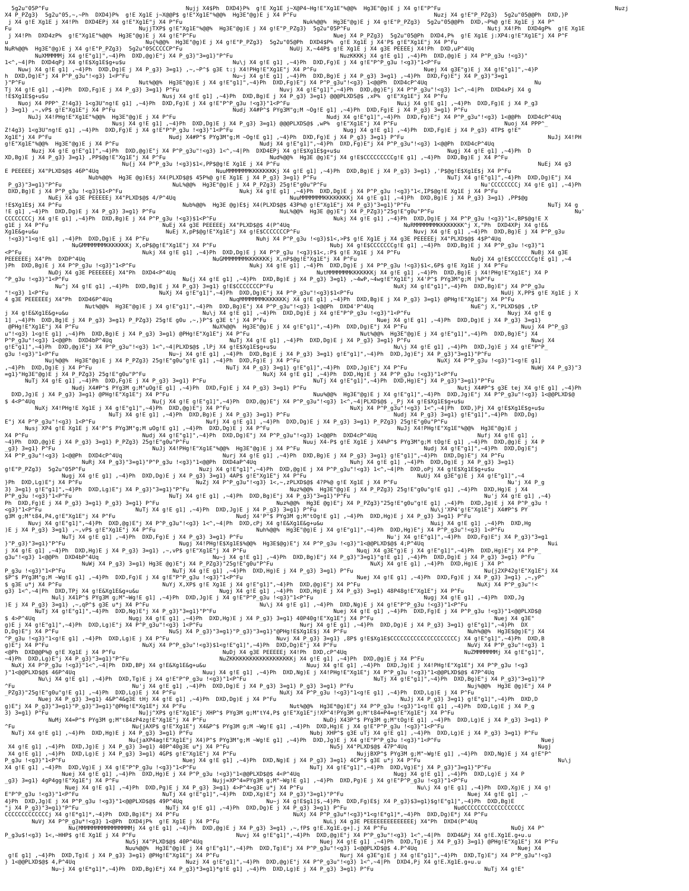5g2u"05P^Fu                                         Nujj X4$Ph  DXD4}P%  g!E Xg1E j~X@P4~Hg!E"Xg1E"%@@%  Hg3E"@g)E j X4 g!E"P^Fu                                                    Nuzj
X4 P_PZg3}  5g2u"05,~,~Ph  DXD4}P%  g!E Xg1E j~X@@P$ g!E"Xg1E"%@@%  Hg3E"@g)E j X4 P^Fu                                         Nuzj X4 g!E"P_PZg3}  5g2u"05@@Ph  DXD,}P
 j X4 g!E Xg1E j X4!Ph  DXD4EPj X4 g!E"Xg1E"j X4 P^Fu                                    Nuk%@@%  Hg3E"@g)E j X4 g!E"P_PZg3}  5g2u"05@@Ph  DXD,~P%@ g!E Xg1E j X4 P^
Fu                                      NujjTXP$ g!E"Xg1E"%@@%  Hg3E"@g)E j X4 g!E"P_PZg3}  5g2u"05P^Fu                                         Nutj X4!Ph  DXD4gP%  g!E Xg1E
 j X4!Ph  DXD4zP%  g!E"Xg1E"%@@%  Hg3E"@g)E j X4 g!E"P^Fu                                         Nuej X4 P_PZg3}  5g2u"05@Ph  DXD4,P%  g!E Xg1E j:XP4:g!E"Xg1E"j X4 P^F
u                                         Nu{%@@%  Hg3E"@g)E j X4 g!E"P_PZg3}  5g2u"05@Ph  DXD4$P%  g!E Xg1E j X4'P$ g!E"Xg1E"j X4 P^Fu
NuR%@@%  Hg3E"@g)E j X4 g!E"P_PZg3}  5g2u"05CCCCCP^Fu                                NuUj X,~44P$ g!E Xg1E j X4 g3E PEEEEj X4!Ph  DXD,uP^4Uq
         NuXMMMMMj X4 g!E"g1]",~4}Ph  DXD,@g)E"j X4 P_g3}"3=g1}"P^Fu                                NuzKKKKj X4 g!E g1] ,~4}Ph  DXD,@g)E j X4 P^P_g3u !<g3}"
1<^,~4|Ph  DXD4qPj X4 g!E$Xg1E$g+u$u                                Nu\j X4 g!E g1] ,~4}Ph  DXD,Fg)E j X4 g!E"P^P_g3u !<g3}"1<P^Fu
    Nuwj X4 g!E g1] ,~4}Ph  DXD,Dg)E j X4 P_g3} 3=g1} ,~,~P^$ g3E t:j X4!PHg!E"Xg1E"j X4 P^Fu                                Nuej X4 g3E"g)E j X4 g!E"g1]",~4}P
h  DXD,Dg)E"j X4 P^P_g3u"!<g3} 1<P^Fu                               Nu~j X4 g!E g1] ,~4}Ph  DXD,Bg)E j X4 P_g3} 3=g1} ,~4}Ph  DXD,Fg)E"j X4 P_g3}"3=g1
}"P^Fu                                  Nut%@@%  Hg3E"@g)E j X4 g!E"g1]",~4}Ph  DXD,Fg)E"j X4 P^P_g3u"!<g3} 1<@@Ph  DXD4cP^4Uq                                Nu
Tj X4 g!E g1] ,~4}Ph  DXD,Fg)E j X4 P_g3} 3=g1} P^Fu                              Nuvj X4 g!E"g1]",~4}Ph  DXD,@g)E"j X4 P^P_g3u"!<g3} 1<^,~4|Ph  DXD4xPj X4 g
!E$Xg1E$g+u$u                                  Nusj X4 g!E g1] ,~4}Ph  DXD,Bg)E j X4 P_g3} 3=g1} @@@PLXDS@$ ,xP%  g!E"Xg1E"j X4 P^Fu
    Nuoj X4 PPP^_Z!4g3} 1<g3U"ng!E g1] ,~4}Ph  DXD,Fg)E j X4 g!E"P^P_g3u !<g3}"1<P^Fu                                Nuij X4 g!E g1] ,~4}Ph  DXD,Fg)E j X4 P_g3
} 3=g1} ,~,vP$ g!E"Xg1E"j X4 P^Fu                                   Nudj X4#P^$ PYg3M"g;M ~Og!E g1] ,~4}Ph  DXD,Fg)E j X4 P_g3} 3=g1} P^Fu
       NuJj X4!PHg!E"Xg1E"%@@%  Hg3E"@g)E j X4 P^Fu                                             Nudj X4 g!E"g1]",~4}Ph  DXD,Fg)E"j X4 P^P_g3u"!<g3} 1<@@Ph  DXD4cP^4Uq
                                Nusj X4 g!E g1] ,~4}Ph  DXD,Dg)E j X4 P_g3} 3=g1} @@@PLXDS@$ ,wP%  g!E"Xg1E"j X4 P^Fu                                Nuoj X4 PPP^_
Z!4g3} 1<g3U"ng!E g1] ,~4}Ph  DXD,Fg)E j X4 g!E"P^P_g3u !<g3}"1<P^Fu                                 Nugj X4 g!E g1] ,~4}Ph  DXD,Fg)E j X4 P_g3} 4TP$ g!E"
Xg1E"j X4 P^Fu                                   Nudj X4#P^$ PYg3M"g;M ~Og!E g1] ,~4}Ph  DXD,Fg)E j X4 P_g3} 3=g1} P^Fu                                           NuJj X4!PH
g!E"Xg1E"%@@%  Hg3E"@g)E j X4 P^Fu                                          Nudj X4 g!E"g1]",~4}Ph  DXD,Fg)E"j X4 P^P_g3u"!<g3} 1<@@Ph  DXD4cP^4Uq
        Nuzj X4 g!E g!E"g1]",~4}Ph  DXD,@g)E"j X4 P^P_g3u"!<g3} 1<^,~4|Ph  DXD4EPj X4 g!E$Xg1E$g+u$u                                Nugj X4 g!E g1] ,~4}Ph  D
XD,Bg)E j X4 P_g3} 3=g1} ,PP$@g!E"Xg1E"j X4 P^Fu                               Nud%@@%  Hg3E @g)E"j X4 g!E$CCCCCCCCCg!E g1] ,~4}Ph  DXD,Bg)E j X4 P^Fu
                                   Nu{j X4 P^P_g3u !<g3}$1<,PP$@g!E Xg1E j X4 P^Fu                                                                             NuEj X4 g3
E PEEEEEj X4"PLXD$@$ 46P^4Uq                                   NuuMMMMMMMKKKKKKKKj X4 g!E g1] ,~4}Ph  DXD,Bg)E j X4 P_g3} 3=g1} ,'P$@g!E$Xg1E$j X4 P^Fu
                         Nub%@@%  Hg3E @g)E$j X4(PLXD$@$ 45P%@ g!E Xg1E j X4 P_g3} 3=g1} P^Fu                                       NuTj X4 g!E"g1]",~4}Ph  DXD,Dg)E"j X4
 P_g3}"3=g1}"P^Fu                                 NuL%@@%  Hg3E"@g)E j X4 P_PZg3} 25g!E"g0u"P^Fu                                              Nu'CCCCCCCCj X4 g!E g1] ,~4}Ph
 DXD,Bg)E j X4 P^P_g3u !<g3}$1<P^Fu                                   Nukj X4 g!E g1] ,~4}Ph  DXD,Dg)E j X4 P^P_g3u !<g3}"1<,IP$@g!E Xg1E j X4 P^Fu
             NuEj X4 g3E PEEEEEj X4"PLXD$@$ 4/P^4Uq                                  NuuMMMMMMMKKKKKKKKj X4 g!E g1] ,~4}Ph  DXD,Bg)E j X4 P_g3} 3=g1} ,PP$@g
!E$Xg1E$j X4 P^Fu                                    Nub%@@%  Hg3E @g)E$j X4(PLXD$@$ 43P%@ g!E"Xg1E"j X4 P_g3}"3=g1}"P^Fu                                         NuTj X4 g
!E g1] ,~4}Ph  DXD,Dg)E j X4 P_g3} 3=g1} P^Fu                                     NuL%@@%  Hg3E @g)E"j X4 P_PZg3}"25g!E"g0u"P^Fu                                          Nu'
CCCCCCCCj X4 g!E g1] ,~4}Ph  DXD,Bg)E j X4 P^P_g3u !<g3}$1<P^Fu                                   Nukj X4 g!E g1] ,~4}Ph  DXD,Dg)E j X4 P^P_g3u !<g3}"1<,BP$@g!E X
g1E j X4 P^Fu                                  NuEj X4 g3E PEEEEEj X4"PLXD$@$ 4(P^4Uq                                  NuRMMMMMMMKKKKKKKK^j X,"Ph  DXD4XPj X4 g!E&
Xg1E&g+u&u                                      NuEj X,pP$@g!E"Xg1E"j X4 g!E$CCCCCCCP^Fu                                  Nuvj X4 g!E g1] ,~4}Ph  DXD,Bg)E j X4 P^P_g3u
 !<g3}"1<g!E g1] ,~4}Ph  DXD,Dg)E j X4 P^Fu                                Nuhj X4 P^P_g3u !<g3}$1<,>P$ g!E Xg1E j X4 g3E PEEEEEj X4"PLXD$@$ 4$P^4Uq
                    NuGMMMMMMMKKKKKKKj X,oP$@g!E"Xg1E"j X4 P^Fu                                  Nubj X4 g!E$CCCCCCCg!E g1] ,~4}Ph  DXD,Bg)E j X4 P^P_g3u !<g3}"1
<P^Fu                                    Nukj X4 g!E g1] ,~4}Ph  DXD,Dg)E j X4 P^P_g3u !<g3}$1<,:P$ g!E Xg1E j X4 P^Fu                                       NuBj X4 g3E
PEEEEEEj X4"Ph  DXDP^4Uq                                      NuGMMMMMMMKKKKKKKj X,nP$@g!E"Xg1E"j X4 P^Fu                                  NuOj X4 g!E$CCCCCCCg!E g1] ,~4
}Ph  DXD,Bg)E j X4 P^P_g3u !<g3}"1<P^Fu                                  Nukj X4 g!E g1] ,~4}Ph  DXD,Dg)E j X4 P^P_g3u !<g3}$1<,6P$ g!E Xg1E j X4 P^Fu
             NuDj X4 g3E PEEEEEEj X4"Ph  DXD4<P^4Uq                                          NutMMMMMMMKKKKKKKj X4 g!E g1] ,~4}Ph  DXD,Bg)E j X4!PHg!E"Xg1E"j X4 P
^P_g3u !<g3}"1<P^Fu                                  Nu{j X4 g!E g1] ,~4}Ph  DXD,Bg)E j X4 P_g3} 3=g1} ,~4wP,~4wg!E"Xg1E"j X4'P^$ PYg3M"g;M |%P^Fu
               Nu^j X4 g!E g1] ,~4}Ph  DXD,Bg)E j X4 P_g3} 3=g1} g!E$CCCCCCCP^Fu                                    NuXj X4 g!E"g1]",~4}Ph  DXD,Bg)E"j X4 P^P_g3u
"!<g3} 1<P^Fu                                 NuXj X4 g!E"g1]",~4}Ph  DXD,Dg)E"j X4 P^P_g3u"!<g3}$1<P^Fu                                            NuUj X,PP$ g!E Xg1E j X
4 g3E PEEEEEEj X4"Ph  DXD46P^4Uq                                   NuqMMMMMMMKKKKKKKj X4 g!E g1] ,~4}Ph  DXD,Bg)E j X4 P_g3} 3=g1} @PHg!E"Xg1E"j X4 P^Fu
                        Nut%@@%  Hg3E"@g)E j X4 g!E"g1]",~4}Ph  DXD,Bg)E"j X4 P^P_g3u"!<g3} 1<@@Ph  DXD4'P^4Uq                             NuE^j X,"PLXD$@$ ,tP
j X4 g!E&Xg1E&g+u&u                                        Nu\j X4 g!E g1] ,~4}Ph  DXD,Dg)E j X4 g!E"P^P_g3u !<g3}"1<P^Fu                             Nuyj X4 g!E g
1] ,~4}Ph  DXD,Bg)E j X4 P_g3} 3=g1} P_PZg3} 25g!E g0u ,~,}P^$ g3E t'j X4 P^Fu                                 Nuej X4 g!E g1] ,~4}Ph  DXD,Dg)E j X4 P_g3} 3=g1}
 @PHg!E"Xg1E"j X4 P^Fu                                        NuX%@@%  Hg3E"@g)E j X4 g!E"g1]",~4}Ph  DXD,Dg)E"j X4 P^Fu                                  Nuuj X4 P^P_g3
u"!<g3} 1<g!E g1] ,~4}Ph  DXD,Bg)E j X4 P_g3} 3=g1} @PHg!E"Xg1E"j X4 P^Fu                                 Nut%@@%  Hg3E"@g)E j X4 g!E"g1]",~4}Ph  DXD,Bg)E"j X4
P^P_g3u"!<g3} 1<@@Ph  DXD4bP^4Uq                                   NuTj X4 g!E g1] ,~4}Ph  DXD,Dg)E j X4 P_g3} 3=g1} P^Fu                                    Nuwj X4
g!E"g1]",~4}Ph  DXD,@g)E"j X4 P^P_g3u"!<g3} 1<^,~4|PLXD$@$ ,lPj X4 g!E$Xg1E$g+u$u                                   Nu\j X4 g!E g1] ,~4}Ph  DXD,Jg)E j X4 g!E"P^P_
g3u !<g3}"1<P^Fu                                 Nu~j X4 g!E g1] ,~4}Ph  DXD,Bg)E j X4 P_g3} 3=g1} g!E"g1]",~4}Ph  DXD,Jg)E"j X4 P_g3}"3=g1}"P^Fu
            Nuj%@@%  Hg3E"@g)E j X4 P_PZg3} 25g!E"g0u"g!E g1] ,~4}Ph  DXD,Fg)E j X4 P^Fu                                         NuXj X4 P^P_g3u !<g3}"1<g!E g1]
,~4}Ph  DXD,Dg)E j X4 P^Fu                                        NuTj X4 P_g3} 3=g1} g!E"g1]",~4}Ph  DXD,Jg)E"j X4 P^Fu                                     NuWj X4 P_g3}"3
=g1}"Hg3E"@g)E j X4 P_PZg3} 25g!E"g0u"P^Fu                                   NuXj X4 g!E g1] ,~4}Ph  DXD,Hg)E j X4 P^P_g3u !<g3}"1<P^Fu
      NuTj X4 g!E g1] ,~4}Ph  DXD,Fg)E j X4 P_g3} 3=g1} P^Fu                                NuTj X4 g!E"g1]",~4}Ph  DXD,Hg)E"j X4 P_g3}"3=g1}"P^Fu
                    Nudj X4#P^$ PYg3M g;M"uOg!E g1] ,~4}Ph  DXD,Fg)E j X4 P_g3} 3=g1} P^Fu                                             Nutj X4#P^$ g3E tej X4 g!E g1] ,~4}Ph
  DXD,Jg)E j X4 P_g3} 3=g1} @PHg!E"Xg1E"j X4 P^Fu                                           Nuu%@@%  Hg3E"@g)E j X4 g!E"g1]",~4}Ph  DXD,Jg)E"j X4 P^P_g3u"!<g3} 1<@@PLXD$@
$ 4<P^4Uq                                   Nu{j X4 g!E g!E"g1]",~4}Ph  DXD,@g)E"j X4 P^P_g3u"!<g3} 1<^,~4|PLXD$@$ ,_Pj X4 g!E$Xg1E$g+u$u
         NuXj X4!PHg!E Xg1E j X4 g!E"g1]",~4}Ph  DXD,@g)E"j X4 P^Fu                                    NuXj X4 P^P_g3u"!<g3} 1<^,~4|Ph  DXD,}Pj X4 g!E$Xg1E$g+u$u
                               NuTj X4 g!E g1] ,~4}Ph  DXD,Bg)E j X4 P_g3} 3=g1} P^Fu                               Nudj X4 P_g3} 3=g1} g!E"g1]",~4}Ph  DXD,Dg)
E"j X4 P^P_g3u"!<g3} 1<P^Fu                                 Nufj X4 g!E g1] ,~4}Ph  DXD,Dg)E j X4 P_g3} 3=g1} P_PZg3} 25g!E"g0u"P^Fu
      Nusj XP4 g!E Xg1E j X4'P^$ PYg3M"g;M uOg!E g1] ,~4}Ph  DXD,Dg)E j X4 P^Fu                                      NuJj X4!PHg!E"Xg1E"%@@%  Hg3E"@g)E j
X4 P^Fu                                  Nudj X4 g!E"g1]",~4}Ph  DXD,Dg)E"j X4 P^P_g3u"!<g3} 1<@@Ph  DXD4cP^4Uq                              Nufj X4 g!E g1] ,
~4}Ph  DXD,@g)E j X4 P_g3} 3=g1} P_PZg3} 25g!E"g0u"P^Fu                                  Nuuj X4-P$ g!E Xg1E j X4%P^$ PYg3M"g;M tOg!E g1] ,~4}Ph  DXD,@g)E j X4 P
_g3} 3=g1} P^Fu                             NuJj X4!PHg!E"Xg1E"%@@%  Hg3E"@g)E j X4 P^Fu                                     Nudj X4 g!E"g1]",~4}Ph  DXD,Dg)E"j
X4 P^P_g3u"!<g3} 1<@@Ph  DXD4cP^4Uq                              Nurj X4 g!E g1] ,~4}Ph  DXD,Bg)E j X4 P_g3} 3=g1} g!E"g1]",~4}Ph  DXD,Dg)E"j X4 P^Fu
                       NuRj X4 P_g3}"3=g1}"P^P_g3u !<g3}"1<@@Ph  DXD4aP^4Uq                            Nuhj X4 g!E g1] ,~4}Ph  DXD,Dg)E j X4 P_g3} 3=g1}
g!E"P_PZg3}  5g2u"05P^Fu                                  Nuzj X4 g!E"g1]",~4}Ph  DXD,@g)E j X4 P^P_g3u"!<g3} 1<^,~4|Ph  DXD,oPj X4 g!E$Xg1E$g+u$u
                 Nugj X4 g!E g1] ,~4}Ph  DXD,Dg)E j X4 P_g3} 3=g1} 4AP$ g!E"Xg1E"j X4 P^Fu                                 NuUj X4 g3E"g)E j X4 g!E"g1]",~4
}Ph  DXD,Lg)E"j X4 P^Fu                                  NuZj X4 P^P_g3u"!<g3} 1<,~,zPLXD$@$ 4?P%@ g!E Xg1E j X4 P^Fu                                 Nu'j X4 P_g
3} 3=g1} g!E"g1]",~4}Ph  DXD,Lg)E"j X4 P_g3}"3=g1}"P^Fu                              Nuz%@@%  Hg3E"@g)E j X4 P_PZg3} 25g!E"g0u"g!E g1] ,~4}Ph  DXD,Hg)E j X4
P^P_g3u !<g3}"1<P^Fu                             NuTj X4 g!E g1] ,~4}Ph  DXD,Bg)E"j X4 P_g3}"3=g1}"P^Fu                                        Nu'j X4 g!E g1] ,~4}
Ph  DXD,Fg)E j X4 P_g3} 3=g1} P_g3} 3=g1} P^Fu                                   Nuz%@@%  Hg3E @g)E"j X4 P_PZg3}"25g!E"g0u"g!E g1] ,~4}Ph  DXD,Jg)E j X4 P^P_g3u !
<g3}"1<P^Fu                            NuTj X4 g!E g1] ,~4}Ph  DXD,Jg)E j X4 P_g3} 3=g1} P^Fu                                  Nu\j'XP4'g!E"Xg1E"j X4#P^$ PY
g3M g;M"t84,P4,g!E"Xg1E"j X4 P^Fu                                    Nudj X4'P^$ PYg3M g;M"tOg!E g1] ,~4}Ph  DXD,Hg)E j X4 P_g3} 3=g1} P^Fu
       Nuvj X4 g!E"g1]",~4}Ph  DXD,@g)E"j X4 P^P_g3u"!<g3} 1<^,~4|Ph  DXD,cPj X4 g!E&Xg1E&g+u&u                                Nuij X4 g!E g1] ,~4}Ph  DXD,Hg
)E j X4 P_g3} 3=g1} ,~,vP$ g!E"Xg1E"j X4 P^Fu                              Nuh%@@%  Hg3E"@g)E j X4 g!E"g1]",~4}Ph  DXD,Hg)E"j X4 P^P_g3u"!<g3} 1<P^Fu
                 NuTj X4 g!E g1] ,~4}Ph  DXD,Fg)E j X4 P_g3} 3=g1} P^Fu                                           Nu'j X4 g!E"g1]",~4}Ph  DXD,Fg)E"j X4 P_g3}"3=g1
}"P_g3}"3=g1}"P^Fu                                  Nugj X4!PHg!E$Xg1E$%@@%  Hg3E$@g)E"j X4 P^P_g3u !<g3}"1<@@PLXD$@$ 4;P^4Uq                                     Nui
j X4 g!E g1] ,~4}Ph  DXD,Hg)E j X4 P_g3} 3=g1} ,~,vP$ g!E"Xg1E"j X4 P^Fu                                 Nuqj X4 g3E"g)E j X4 g!E"g1]",~4}Ph  DXD,Hg)E"j X4 P^P_
g3u"!<g3} 1<@@Ph  DXD4bP^4Uq                                  Nu~j X4 g!E g1] ,~4}Ph  DXD,Bg)E"j X4 P_g3}"3=g1}"g!E g1] ,~4}Ph  DXD,Dg)E j X4 P_g3} 3=g1} P^Fu
                       NuWj X4 P_g3} 3=g1} Hg3E @g)E"j X4 P_PZg3}"25g!E"g0u"P^Fu                             NuXj X4 g!E g1] ,~4}Ph  DXD,Hg)E j X4 P^
P_g3u !<g3}"1<P^Fu                                NuTj X4 g!E g1] ,~4}Ph  DXD,Hg)E j X4 P_g3} 3=g1} P^Fu                                       Nu{j2XP42g!E"Xg1E"j X4
$P^$ PYg3M"g;M ~Wg!E g1] ,~4}Ph  DXD,Fg)E j X4 g!E"P^P_g3u !<g3}"1<P^Fu                                  Nuej X4 g!E g1] ,~4}Ph  DXD,Fg)E j X4 P_g3} 3=g1} ,~,yP^
$ g3E u*j X4 P^Fu                              NuYj X,XP$ g!E Xg1E j X4 g!E"g1]",~4}Ph  DXD,@g)E"j X4 P^Fu                                   NuXj X4 P^P_g3u"!<
g3} 1<^,~4|Ph  DXD,TPj X4 g!E&Xg1E&g+u&u                        Nugj X4 g!E g1] ,~4}Ph  DXD,Hg)E j X4 P_g3} 3=g1} 48P48g!E"Xg1E"j X4 P^Fu
              Nulj X41P^$ PYg3M g;M"~Wg!E g1] ,~4}Ph  DXD,Jg)E j X4 g!E"P^P_g3u !<g3}"1<P^Fu                                 Nugj X4 g!E g1] ,~4}Ph  DXD,Jg
)E j X4 P_g3} 3=g1} ,~,qP^$ g3E u*j X4 P^Fu                                 Nu\j X4 g!E g1] ,~4}Ph  DXD,Ng)E j X4 g!E"P^P_g3u !<g3}"1<P^Fu
         NuTj X4 g!E"g1]",~4}Ph  DXD,Ng)E"j X4 P_g3}"3=g1}"P^Fu                                   Nuej X4 g!E g1] ,~4}Ph  DXD,Fg)E j X4 P^P_g3u !<g3}"1<@@PLXD$@
$ 4>P^4Uq                            Nugj X4 g!E g1] ,~4}Ph  DXD,Hg)E j X4 P_g3} 3=g1} 40P40g!E"Xg1E"j X4 P^Fu                                    Nuej X4 g3E"
g)E j X4 g!E"g1]",~4}Ph  DXD,Lg)E"j X4 P^P_g3u"!<g3} 1<P^Fu                             Nurj X4 g!E g1] ,~4}Ph  DXD,Dg)E j X4 P_g3} 3=g1} g!E"g1]",~4}Ph  DX
D,Dg)E"j X4 P^Fu                                 NuSj X4 P_g3}"3=g1}"P_g3}"3=g1}"@PHg!E$Xg1E$j X4 P^Fu                                    Nuh%@@%  Hg3E$@g)E"j X4
^P_g3u !<g3}"1<g!E g1] ,~4}Ph  DXD,Lg)E j X4 P^Fu                                Nuvj X4 P_g3} 3=g1} ,8P$ g!E$Xg1E$CCCCCCCCCCCCCCCCCCCCj X4 g!E"g1]",~4}Ph  DXD,B
g)E"j X4 P^Fu                            NuXj X4 P^P_g3u"!<g3}$1<g!E"g1]",~4}Ph  DXD,Dg)E"j X4 P^Fu                                       NuVj X4 P^P_g3u"!<g3} 1
<@Ph  DXD@@P%@ g!E Xg1E j X4 P^Fu                                NuDj X4 g3E PEEEEEj X4!Ph  DXD,cP^4Uq                                   NuZMMMMMMMj X4 g!E"g1]",
~4}Ph  DXD,Lg)E"j X4 P_g3}"3=g1}"P^Fu                           NuZKKKKKKKKKKKKKKKKKKKj X4 g!E g1] ,~4}Ph  DXD,@g)E j X4 P^Fu
  NuXj X4 P^P_g3u !<g3}"1<^,~4|Ph  DXD,BPj X4 g!E&Xg1E&g+u&u                              Nuuj X4 g!E g1] ,~4}Ph  DXD,Jg)E j X4!PHg!E"Xg1E"j X4 P^P_g3u !<g3
}"1<@@PLXD$@$ 46P^4Uq                                      Nuuj X4 g!E g1] ,~4}Ph  DXD,Ng)E j X4!PHg!E"Xg1E"j X4 P^P_g3u !<g3}"1<@@PLXD$@$ 47P^4Uq
          Nu\j X4 g!E g1] ,~4}Ph  DXD,Tg)E j X4 g!E"P^P_g3u !<g3}"1<P^Fu                                      NuTj X4 g!E"g1]",~4}Ph  DXD,Bg)E"j X4 P_g3}"3=g1}"P
^Fu                                   Nu'j X4 g!E g1] ,~4}Ph  DXD,Dg)E j X4 P_g3} 3=g1} P_g3} 3=g1} P^Fu                                  Nuj%@@%  Hg3E @g)E"j X4 P
_PZg3}"25g!E"g0u"g!E g1] ,~4}Ph  DXD,Lg)E j X4 P^Fu                               NuXj X4 P^P_g3u !<g3}"1<g!E g1] ,~4}Ph  DXD,Lg)E j X4 P^Fu
          Nuej X4 P_g3} 3=g1} 4&P^4&g3E tHj X4 g!E g1] ,~4}Ph  DXD,Dg)E j X4 P^Fu                                     NuJj X4 P_g3} 3=g1} g!E"g1]",~4}Ph  DXD,D
g)E"j X4 P_g3}"3=g1}"P_g3}"3=g1}"@PHg!E*Xg1E*j X4 P^Fu                               Nut%@@%  Hg3E*@g)E"j X4 P^P_g3u !<g3}"1<g!E g1] ,~4}Ph  DXD,Lg)E j X4 P_g
3} 3=g1} P^Fu                           Nu]j^XP$ g!E"Xg1E"j XHP^$ PYg3M g;M"tY4,P$ g!E"Xg1E"j!XP^4!PYg3M g;M"t84=P4=g!E"Xg1E"j X4 P^Fu
             NuMj X4=P^$ PYg3M g;M"t84zP4zg!E"Xg1E"j X4 P^Fu                                   NuDj X43P^$ PYg3M g;M"tOg!E g1] ,~4}Ph  DXD,Lg)E j X4 P_g3} 3=g1} P
^Fu                                   Nu{jAXP$ g!E"Xg1E"j X4&P^$ PYg3M g;M ~Wg!E g1] ,~4}Ph  DXD,Hg)E j X4 g!E"P^P_g3u !<g3}"1<P^Fu
  NuTj X4 g!E g1] ,~4}Ph  DXD,Hg)E j X4 P_g3} 3=g1} P^Fu                                   Nubj XHP^$ g3E uTj X4 g!E g1] ,~4}Ph  DXD,Lg)E j X4 P_g3} 3=g1} P^Fu
                                     Nu{jaXP4ag!E"Xg1E"j X4)P^$ PYg3M"g;M ~Wg!E g1] ,~4}Ph  DXD,Jg)E j X4 g!E"P^P_g3u !<g3}"1<P^Fu                              Nuej
 X4 g!E g1] ,~4}Ph  DXD,Jg)E j X4 P_g3} 3=g1} 40P^40g3E u*j X4 P^Fu                              Nu5j X4"PLXD$@$ 47P^4Uq                                       Nugj
 X4 g!E g1] ,~4}Ph  DXD,Lg)E j X4 P_g3} 3=g1} 4GP$ g!E"Xg1E"j X4 P^Fu                                    NujjBXP^$ PYg3M g;M"~Wg!E g1] ,~4}Ph  DXD,Ng)E j X4 g!E"P^
P_g3u !<g3}"1<P^Fu                                   Nuej X4 g!E g1] ,~4}Ph  DXD,Ng)E j X4 P_g3} 3=g1} 4CP^$ g3E u*j X4 P^Fu                                         Nu\j
X4 g!E g1] ,~4}Ph  DXD,Vg)E j X4 g!E"P^P_g3u !<g3}"1<P^Fu                                  NuTj X4 g!E"g1]",~4}Ph  DXD,Vg)E"j X4 P_g3}"3=g1}"P^Fu
                 Nuej X4 g!E g1] ,~4}Ph  DXD,Hg)E j X4 P^P_g3u !<g3}"1<@@PLXD$@$ 4<P^4Uq                            Nugj X4 g!E g1] ,~4}Ph  DXD,Lg)E j X4 P
_g3} 3=g1} 4gP4gg!E"Xg1E"j X4 P^Fu                            Nujj=XP^4=PYg3M g;M"~Wg!E g1] ,~4}Ph  DXD,Pg)E j X4 g!E"P^P_g3u !<g3}"1<P^Fu
                  Nuej X4 g!E g1] ,~4}Ph  DXD,Pg)E j X4 P_g3} 3=g1} 4>P^4>g3E u*j X4 P^Fu                                  Nu\j X4 g!E g1] ,~4}Ph  DXD,Xg)E j X4 g!
E"P^P_g3u !<g3}"1<P^Fu                         NuTj X4 g!E"g1]",~4}Ph  DXD,Xg)E"j X4 P_g3}"3=g1}"P^Fu                                     Nuej X4 g!E g1] ,~
4}Ph  DXD,Jg)E j X4 P^P_g3u !<g3}"1<@@PLXD$@$ 49P^4Uq                         Nu~j X4 g!E$g1]$,~4}Ph  DXD,Fg)E$j X4 P_g3}$3=g1}$g!E"g1]",~4}Ph  DXD,Bg)E
"j X4 P_g3}"3=g1}"P^Fu                          NuTj X4 g!E g1] ,~4}Ph  DXD,Dg)E j X4 P_g3} 3=g1} P^Fu                                NudCCCCCCCCCCCCCCCCCC
CCCCCCCCCCCCCj X4 g!E*g1]*,~4}Ph  DXD,Bg)E*j X4 P^Fu                                  NuXj X4 P^P_g3u*!<g3}*1<g!E*g1]*,~4}Ph  DXD,Dg)E*j X4 P^Fu
        NuVj X4 P^P_g3u*!<g3} 1<@Ph  DXD4jP%  g!E Xg1E j X4 P^Fu                               NuLj X4 g3E PEEEEEEEEEEEEEEj X4"Ph  DXD4(P^4Uq
                   Nu{MMMMMMMMMMMMMMMMj X4 g!E g1] ,~4}Ph  DXD,@g)E j X4 P_g3} 3=g1} ,~,fP$ g!E.Xg1E.g+].j X4 P^Fu                                     NuOj X4 P^
P_g3u$!<g3} 1<,~HHP$ g!E Xg1E j X4 P^Fu                              Nuvj X4 g!E"g1]",~4}Ph  DXD,@g)E"j X4 P^P_g3u"!<g3} 1<^,~4|Ph  DXD4&Pj X4 g!E.Xg1E.g+u.u
                                    Nu5j X4"PLXD$@$ 40P^4Uq                                   Nuej X4 g!E g1] ,~4}Ph  DXD,Tg)E j X4 P_g3} 3=g1} @PHg!E"Xg1E"j X4 P^Fu
                                    Nuu%@@%  Hg3E"@g)E j X4 g!E"g1]",~4}Ph  DXD,Tg)E"j X4 P^P_g3u"!<g3} 1<@@PLXD$@$ 4.P^4Uq                              Nuej X4
 g!E g1] ,~4}Ph  DXD,Tg)E j X4 P_g3} 3=g1} @PHg!E"Xg1E"j X4 P^Fu                                    Nurj X4 g3E"g)E j X4 g!E"g1]",~4}Ph  DXD,Tg)E"j X4 P^P_g3u"!<g3
} 1<@@PLXD$@$ 4,P^4Uq                                 Nuzj X4 g!E"g1]",~4}Ph  DXD,@g)E"j X4 P^P_g3u"!<g3} 1<^,~4|Ph  DXD4,Pj X4 g!E.Xg1E.g+u.u
              Nu~j X4 g!E*g1]*,~4}Ph  DXD,Bg)E*j X4 P_g3}*3=g1}*g!E g1] ,~4}Ph  DXD,Lg)E j X4 P_g3} 3=g1} P^Fu                                 NuTj X4 g!E"